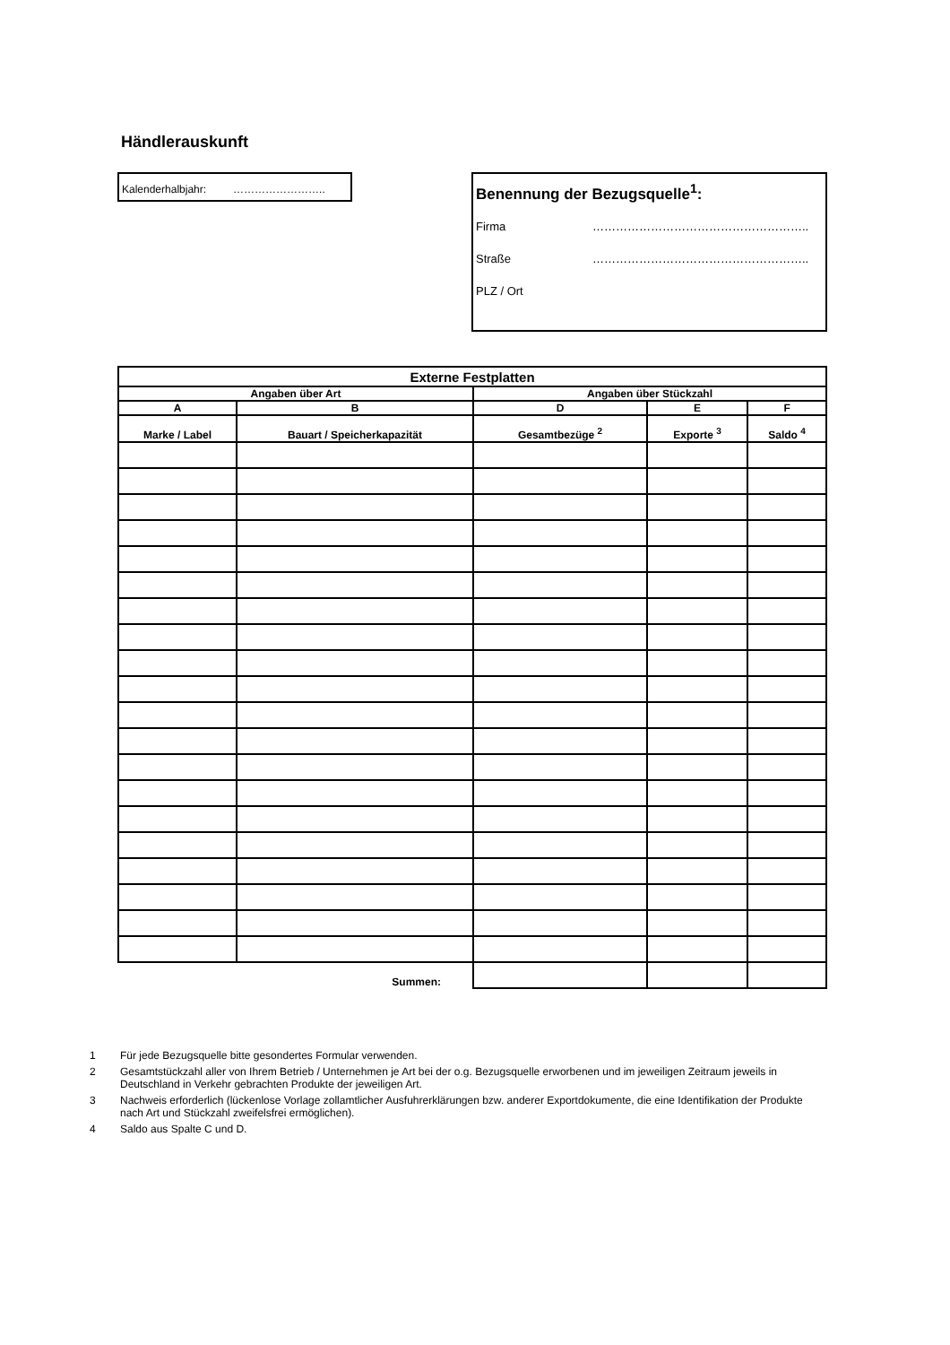Händlerauskunft
Kalenderhalbjahr: ……………………..
Benennung der Bezugsquelle<sup>1</sup>:
Firma ………………………………………………..
Straße ………………………………………………..
PLZ / Ort
| Externe Festplatten | | | | |
| --- | --- | --- | --- | --- |
| Angaben über Art | | Angaben über Stückzahl | | |
| A | B | D | E | F |
| Marke / Label | Bauart / Speicherkapazität | Gesamtbezüge <sup>2</sup> | Exporte <sup>3</sup> | Saldo <sup>4</sup> |
| | Summen: | | | |
1 Für jede Bezugsquelle bitte gesondertes Formular verwenden.
2 Gesamtstückzahl aller von Ihrem Betrieb / Unternehmen je Art bei der o.g. Bezugsquelle erworbenen und im jeweiligen Zeitraum jeweils in Deutschland in Verkehr gebrachten Produkte der jeweiligen Art.
3 Nachweis erforderlich (lückenlose Vorlage zollamtlicher Ausfuhrerklärungen bzw. anderer Exportdokumente, die eine Identifikation der Produkte nach Art und Stückzahl zweifelsfrei ermöglichen).
4 Saldo aus Spalte C und D.